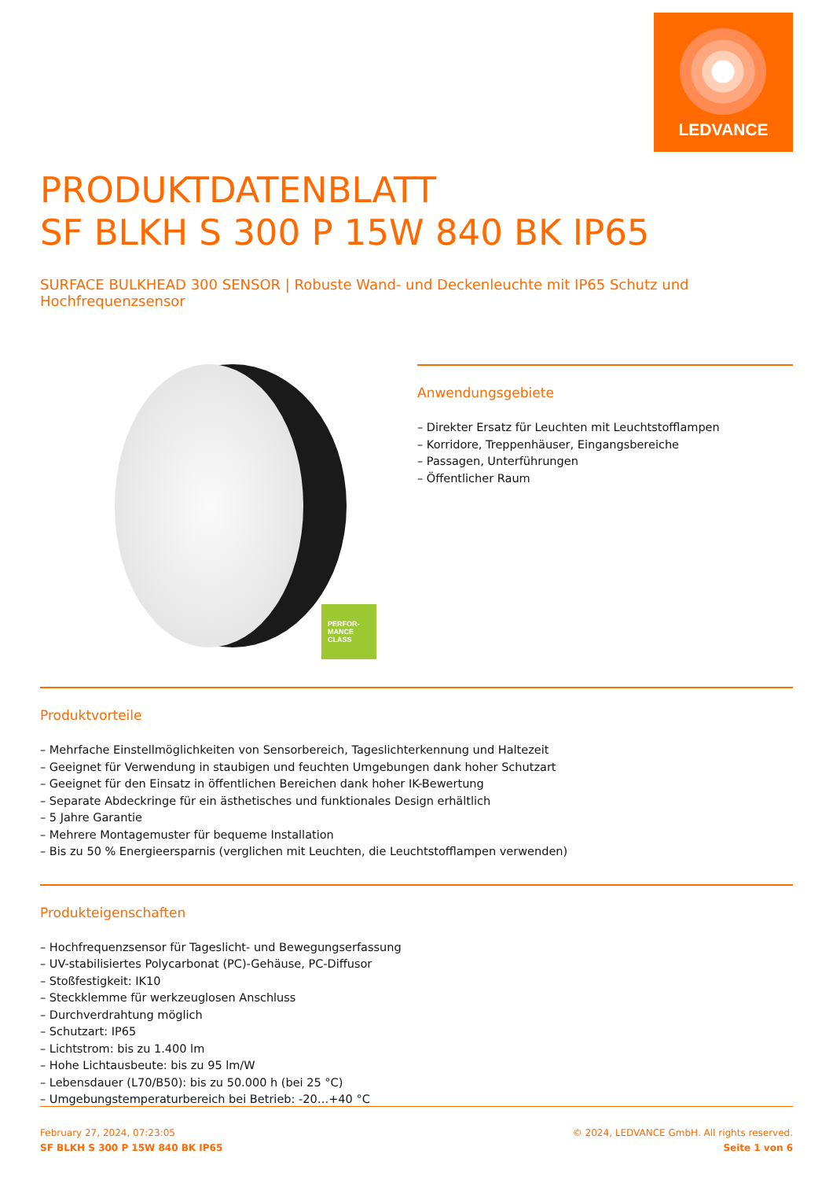LEDVANCE
PRODUKTDATENBLATT
SF BLKH S 300 P 15W 840 BK IP65
SURFACE BULKHEAD 300 SENSOR | Robuste Wand- und Deckenleuchte mit IP65 Schutz und Hochfrequenzsensor
PERFOR-
MANCE
CLASS
Anwendungsgebiete
– Direkter Ersatz für Leuchten mit Leuchtstofflampen
– Korridore, Treppenhäuser, Eingangsbereiche
– Passagen, Unterführungen
– Öffentlicher Raum
Produktvorteile
– Mehrfache Einstellmöglichkeiten von Sensorbereich, Tageslichterkennung und Haltezeit
– Geeignet für Verwendung in staubigen und feuchten Umgebungen dank hoher Schutzart
– Geeignet für den Einsatz in öffentlichen Bereichen dank hoher IK-Bewertung
– Separate Abdeckringe für ein ästhetisches und funktionales Design erhältlich
– 5 Jahre Garantie
– Mehrere Montagemuster für bequeme Installation
– Bis zu 50 % Energieersparnis (verglichen mit Leuchten, die Leuchtstofflampen verwenden)
Produkteigenschaften
– Hochfrequenzsensor für Tageslicht- und Bewegungserfassung
– UV-stabilisiertes Polycarbonat (PC)-Gehäuse, PC-Diffusor
– Stoßfestigkeit: IK10
– Steckklemme für werkzeuglosen Anschluss
– Durchverdrahtung möglich
– Schutzart: IP65
– Lichtstrom: bis zu 1.400 lm
– Hohe Lichtausbeute: bis zu 95 lm/W
– Lebensdauer (L70/B50): bis zu 50.000 h (bei 25 °C)
– Umgebungstemperaturbereich bei Betrieb: -20…+40 °C
February 27, 2024, 07:23:05
SF BLKH S 300 P 15W 840 BK IP65
© 2024, LEDVANCE GmbH. All rights reserved.
Seite 1 von 6